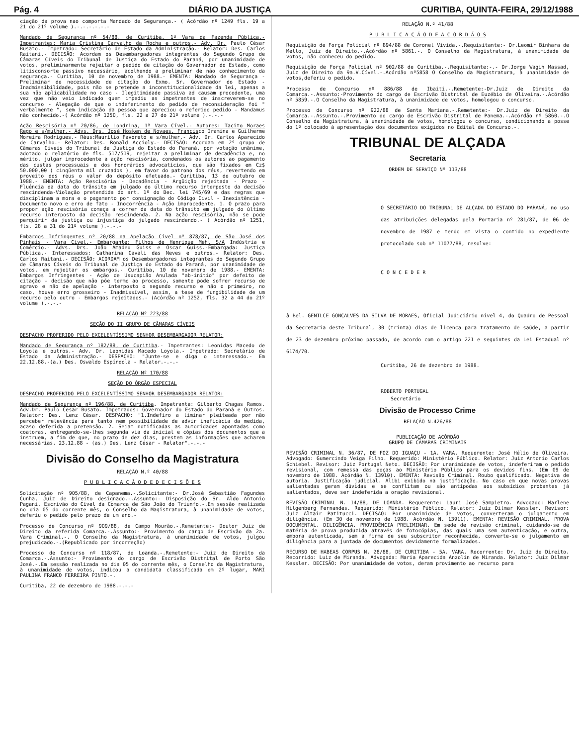Pág. 4 DIÁRIO DA JUSTIÇA CURITIBA, QUINTA-FEIRA, 29/12/1988
ciação da prova nao comporta Mandado de Segurança.- ( Acórdão nº 1249 fls. 19 a 21 do 21º volume ).-.-.-.-.-.-
Mandado de Segurança nº 54/88, de Curitiba, 1ª Vara da Fazenda Pública.- Impetrantes: Maria Cristina Carvalho da Rocha e outros.- Adv. Dr. Paulo César Busato.- Impetrado: Secretário de Estado da Administração.- Relator: Des. Carlos Raitani.- DECISÃO: Acordam os Desembargadores integrantes do Segundo Grupo de Câmaras Cíveis do Tribunal de Justiça do Estado do Paraná, por unanimidade de votos, preliminarmente rejeitar o pedido de citação do Governador do Estado, como litisconsorte passivo necessário, acolhendo a preliminar de não conhecimento da segurança.- Curitiba, 10 de novembro de 1988.- EMENTA: Mandado de Segurança - Preliminar de necessidade de citação do Exmo. Sr. Governador do Estado - Inadmissibilidade, pois não se pretende a inconstitucionalidade da lei, apenas a sua não aplicabilidade no caso - Ilegitimidade passiva ad causam procedente, uma vez que não veio indicado quem impediu as impetrantes de inscreverem-se no concurso - Alegação de que o indeferimento do pedido de reconsideração foi " verbalmente ", sem indicação da pessoa que apreciou o referido pedido - Mandamus não conhecido.-( Acórdão nº 1250, fls. 22 a 27 do 21º volume ).-.-.-
Ação Rescisória nº 20/86, de Londrina, 1ª Vara Cível.- Autores: Tacito Moraes Rego e s/mulher.- Advs. Drs. José Hosken de Novaes, Francisco Iramina e Guilherme Moreira Rodrigues.- Réus:Maurílio Favoreto e s/mulher.- Adv. Dr. Carlos Aparecido de Carvalho.- Relator: Des. Ronald Accioly.- DECISÃO: Acordam em 2º grupo de Câmaras Cíveis do Tribunal de Justiça do Estado do Paraná, por votação unânime, adotado o relatório de fls. 517/519, rejeitar a preliminar de decadência e, no mérito, julgar improcedente a ação rescisória, condenados os autores ao pagamento das custas processuais e dos honorários advocatícios, que são fixados em Cz$ 50.000,00 ( cinqüenta mil cruzados ), em favor do patrono dos réus, revertendo em proveito dos réus o valor do depósito efetuado.- Curitiba, 13 de outubro de 1988.- EMENTA: Ação Rescisória - Decadência - Argüição rejeitada - Prazo - Fluência da data do trânsito em julgado do último recurso interposto da decisão rescindenda-Violação pretendida do art. 1º do Dec. lei 745/69 e das regras que disciplinam a mora e o pagamento por consignação do Código Civil - Inexistência - Documento novo e erro de fato - Inocorrência - Ação improcedente. 1. O prazo para propor ação rescisória começa a correr da data do trânsito em julgado do último recurso interposto da decisão rescindenda. 2. Na ação rescisória, não se pode perquirir da justiça ou injustiça do julgado rescindendo.- ( Acórdão nº 1251, fls. 28 a 31 do 21º volume ).-.-.-
Embargos Infringentes nº 20/88 na Apelação Cível nº 878/87, de São José dos Pinhais - Vara Cível.- Embargante: Filhos de Henrique Mehl S/A Indústria e Comércio.- Advs. Drs. João Amadeu Guiss e Oscar Guiss.-Embargada: Justiça Pública.- Interessados: Catharina Cavali das Neves e outros.- Relator: Des. Carlos Raitani.- DECISÃO: ACORDAM os Desembargadores integrantes do Segundo Grupo de Câmaras Cíveis do Tribunal de Justiça do Estado do Paraná, por unanimidade de votos, em rejeitar os embargos.- Curitiba, 10 de novembro de 1988.- EMENTA: Embargos Infringentes - Ação de Usucapião Anulada "ab-initio" por defeito de citação - decisão que não põe termo ao processo, somente pode sofrer recurso de agravo e não de apelação - interposto o segundo recurso e não o primeiro, no caso, houve erro grosseiro - Inadmissível, assim, a tese de fungibilidade de um recurso pelo outro - Embargos rejeitados.- (Acórdão nº 1252, fls. 32 a 44 do 21º volume ).-.-.-
RELAÇÃO Nº 223/88
SEÇÃO DO II GRUPO DE CÂMARAS CÍVEIS
DESPACHO PROFERIDO PELO EXCELENTÍSSIMO SENHOR DESEMBARGADOR RELATOR:
Mandado de Segurança nº 182/88, de Curitiba.- Impetrantes: Leonidas Macedo de Loyola e outros.- Adv. Dr. Leonidas Macedo Loyola.- Impetrado: Secretário de Estado da Administração.- DESPACHO: "Junte-se e diga o interessado.- Em 22.12.88.-(a.) Des. Oswaldo Espíndola - Relator.-.-.-
RELAÇÃO Nº 170/88
SEÇÃO DO ÓRGÃO ESPECIAL
DESPACHO PROFERIDO PELO EXCELENTÍSSIMO SENHOR DESEMBARGADOR RELATOR:
Mandado de Segurança nº 196/88, de Curitiba. Impetrante: Gilberto Chagas Ramos. Adv.Dr. Paulo Cesar Busato. Impetrados: Governador do Estado do Paraná e Outros. Relator: Des. Lenz César. DESPACHO: "1.Indefiro a liminar pleiteada por não perceber relevância para tanto nem possibilidade de advir ineficácia da medida, acaso deferida a pretensão. 2. Sejam notificadas as autoridades apontadas como coatoras, entregando-se-lhes segunda via da inicial e cópias dos documentos que a instruem, a fim de que, no prazo de dez dias, prestem as informações que acharem necessárias. 23.12.88 - (as.) Des. Lenz César - Relator".-.-.-
Divisão do Conselho da Magistratura
RELAÇÃO N.º 40/88
P U B L I C A Ç Ã O D E D E C I S Õ E S
Solicitação nº 905/88, de Capanema.-.Solicitante:- Dr.José Sebastião Fagundes Cunha, Juiz de Direito designado.-.Assunto:- Disposição do Sr. Aldo Antonio Pagani, Escrivão do Cível da Comarca de São João do Triunfo.-.Em sessão realizada no dia 05 do corrente mês, o Conselho da Magistratura, à unanimidade de votos, deferiu o pedido pelo prazo de um ano.-
Processo de Concurso nº 909/88, de Campo Mourão.-.Remetente:- Doutor Juiz de Direito da referida Comarca.-.Assunto:- Provimento do cargo de Escrivão da 2a. Vara Criminal.-. O Conselho da Magistratura, à unanimidade de votos, julgou prejudicado.-.(Republicado por incorreção)
Processo de Concurso nº 118/87, de Loanda.-.Remetente:- Juiz de Direito da Comarca.-.Assunto:- Provimento do cargo de Escrivão Distrital de Porto São José.-.Em sessão realizada no dia 05 do corrente mês, o Conselho da Magistratura, à unanimidade de votos, indicou a candidata classificada em 2º lugar, MARI PAULINA FRANCO FERREIRA PINTO.-.
Curitiba, 22 de dezembro de 1988.-.-.-
RELAÇÃO N.º 41/88
P U B L I C A Ç Ã O D E A C Ó R D Ã O S
Requisição de Força Policial nº 894/88 de Coronel Vivida.-.Requisitante:- Dr.Leomir Binhara de Mello, Juiz de Direito.-.Acórdão nº 5861.-. O Conselho da Magistratura, à unanimidade de votos, não conheceu do pedido.
Requisição de Força Policial nº 902/88 de Curitiba.-.Requisitante:-.- Dr.Jorge Wagih Massad, Juiz de Direito da 9a.V.Cível.-.Acórdão nº5858 O Conselho da Magistratura, à unanimidade de votos,deferiu o pedido.
Processo de Concurso nº 886/88 de Ibaiti.-.Remetente:-Dr.Juiz de Direito da Comarca.-.Assunto:-Provimento do cargo de Escrivão Distrital de Euzébio de Oliveira.-.Acórdão nº 5859.-.O Conselho da Magistratura, à unanimidade de votos, homologou o concurso.
Processo de Concurso nº 922/88 de Santa Mariana.-.Remetente:- Dr.Juiz de Direito da Comarca.-.Assunto.-.Provimento do cargo de Escrivão Distrital de Panema.-.Acórdão nº 5860.-.O Conselho da Magistratura, à unanimidade de votos, homologou o concurso, condicionando a posse do 1º colocado à apresentação dos documentos exigidos no Edital de Concurso.-.
TRIBUNAL DE ALÇADA
Secretaria
ORDEM DE SERVIÇO Nº 113/88
O SECRETÁRIO DO TRIBUNAL DE ALÇADA DO ESTADO DO PARANÁ, no uso das atribuições delegadas pela Portaria nº 281/87, de 06 de novembro de 1987 e tendo em vista o contido no expediente protocolado sob nº 11077/88, resolve:
C O N C E D E R
à Bel. GENILCE GONÇALVES DA SILVA DE MORAES, Oficial Judiciário nível 4, do Quadro de Pessoal da Secretaria deste Tribunal, 30 (trinta) dias de licença para tratamento de saúde, a partir de 23 de dezembro próximo passado, de acordo com o artigo 221 e seguintes da Lei Estadual nº 6174/70.
Curitiba, 26 de dezembro de 1988.
ROBERTO PORTUGAL
Secretário
Divisão de Processo Crime
RELAÇÃO N.426/88
PUBLICAÇÃO DE ACÓRDÃO
GRUPO DE CÂMARAS CRIMINAIS
REVISÃO CRIMINAL N. 36/87, DE FOZ DO IGUAÇU - 1A. VARA. Requerente: José Hélio de Oliveira. Advogado: Gumercindo Veiga Filho. Requerido: Ministério Público. Relator: Juiz Antonio Carlos Schiebel. Revisor: Juiz Portugal Neto. DECISÃO: Por unanimidade de votos, indeferiram o pedido revisional, com remessa das peças ao Ministério Público para os devidos fins. (Em 09 de novembro de 1988. Acórdão N. 13910). EMENTA: Revisão Criminal. Roubo qualificado. Negativa de autoria. Justificação judicial. Álibi exibido na justificação. No caso em que novas provas salientadas geram dúvidas e se conflitam ou são antípodas aos subsídios probantes já salientados, deve ser indeferida a oração revisional.
REVISÃO CRIMINAL N. 14/88, DE LOANDA. Requerente: Lauri José Sampietro. Advogado: Marlene Hilgenberg Fernandes. Requerido: Ministério Público. Relator: Juiz Dilmar Kessler. Revisor: Juiz Altair Patitucci. DECISÃO: Por unanimidade de votos, converteram o julgamento em diligência. (Em 30 de novembro de 1988. Acórdão N. 13911). EMENTA: REVISÃO CRIMINAL. PROVA DOCUMENTAL. DILIGÊNCIA. PROVIDÊNCIA PRELIMINAR. Em sede de revisão criminal, cuidando-se de matéria de prova produzida através de fotocópias, das quais uma sem autenticação, e outra, embora autenticada, sem a firma de seu subscritor reconhecida, converte-se o julgamento em diligência para a juntada de documentos devidamente formalizados.
RECURSO DE HABEAS CORPUS N. 28/88, DE CURITIBA - 5A. VARA. Recorrente: Dr. Juiz de Direito. Recorrido: Luiz de Miranda. Advogada: Maria Aparecida Anzolin de Miranda. Relator: Juiz Dilmar Kessler. DECISÃO: Por unanimidade de votos, deram provimento ao recurso para